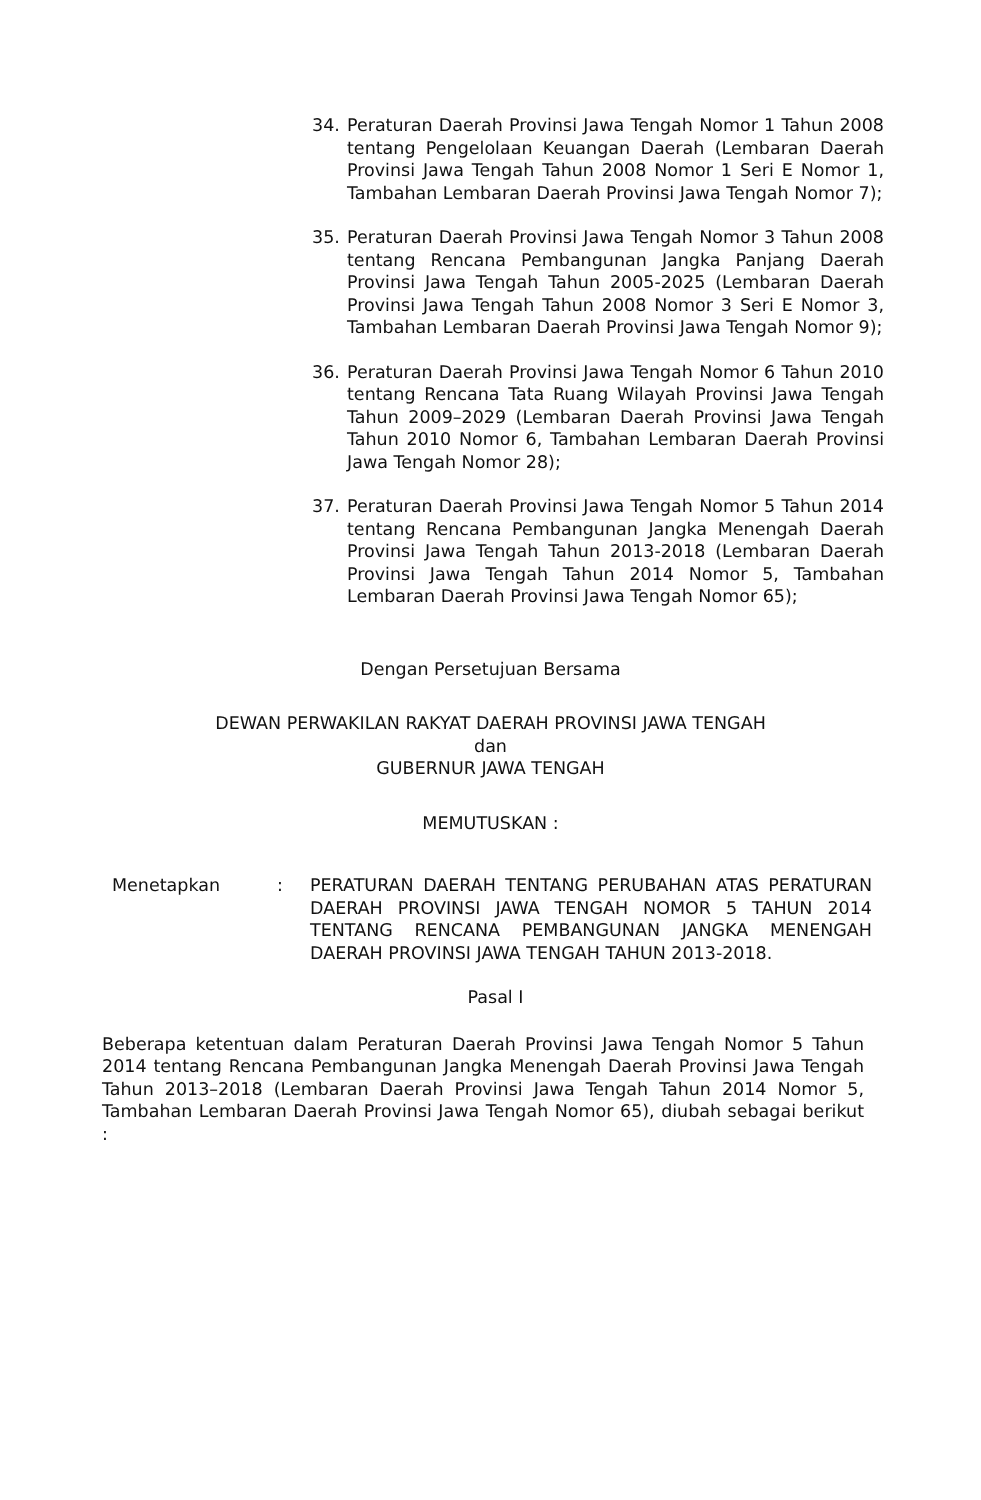34. Peraturan Daerah Provinsi Jawa Tengah Nomor 1 Tahun 2008 tentang Pengelolaan Keuangan Daerah (Lembaran Daerah Provinsi Jawa Tengah Tahun 2008 Nomor 1 Seri E Nomor 1, Tambahan Lembaran Daerah Provinsi Jawa Tengah Nomor 7);
35. Peraturan Daerah Provinsi Jawa Tengah Nomor 3 Tahun 2008 tentang Rencana Pembangunan Jangka Panjang Daerah Provinsi Jawa Tengah Tahun 2005-2025 (Lembaran Daerah Provinsi Jawa Tengah Tahun 2008 Nomor 3 Seri E Nomor 3, Tambahan Lembaran Daerah Provinsi Jawa Tengah Nomor 9);
36. Peraturan Daerah Provinsi Jawa Tengah Nomor 6 Tahun 2010 tentang Rencana Tata Ruang Wilayah Provinsi Jawa Tengah Tahun 2009–2029 (Lembaran Daerah Provinsi Jawa Tengah Tahun 2010 Nomor 6, Tambahan Lembaran Daerah Provinsi Jawa Tengah Nomor 28);
37. Peraturan Daerah Provinsi Jawa Tengah Nomor 5 Tahun 2014 tentang Rencana Pembangunan Jangka Menengah Daerah Provinsi Jawa Tengah Tahun 2013-2018 (Lembaran Daerah Provinsi Jawa Tengah Tahun 2014 Nomor 5, Tambahan Lembaran Daerah Provinsi Jawa Tengah Nomor 65);
Dengan Persetujuan Bersama
DEWAN PERWAKILAN RAKYAT DAERAH PROVINSI JAWA TENGAH
dan
GUBERNUR JAWA TENGAH
MEMUTUSKAN :
Menetapkan : PERATURAN DAERAH TENTANG PERUBAHAN ATAS PERATURAN DAERAH PROVINSI JAWA TENGAH NOMOR 5 TAHUN 2014 TENTANG RENCANA PEMBANGUNAN JANGKA MENENGAH DAERAH PROVINSI JAWA TENGAH TAHUN 2013-2018.
Pasal I
Beberapa ketentuan dalam Peraturan Daerah Provinsi Jawa Tengah Nomor 5 Tahun 2014 tentang Rencana Pembangunan Jangka Menengah Daerah Provinsi Jawa Tengah Tahun 2013–2018 (Lembaran Daerah Provinsi Jawa Tengah Tahun 2014 Nomor 5, Tambahan Lembaran Daerah Provinsi Jawa Tengah Nomor 65), diubah sebagai berikut :